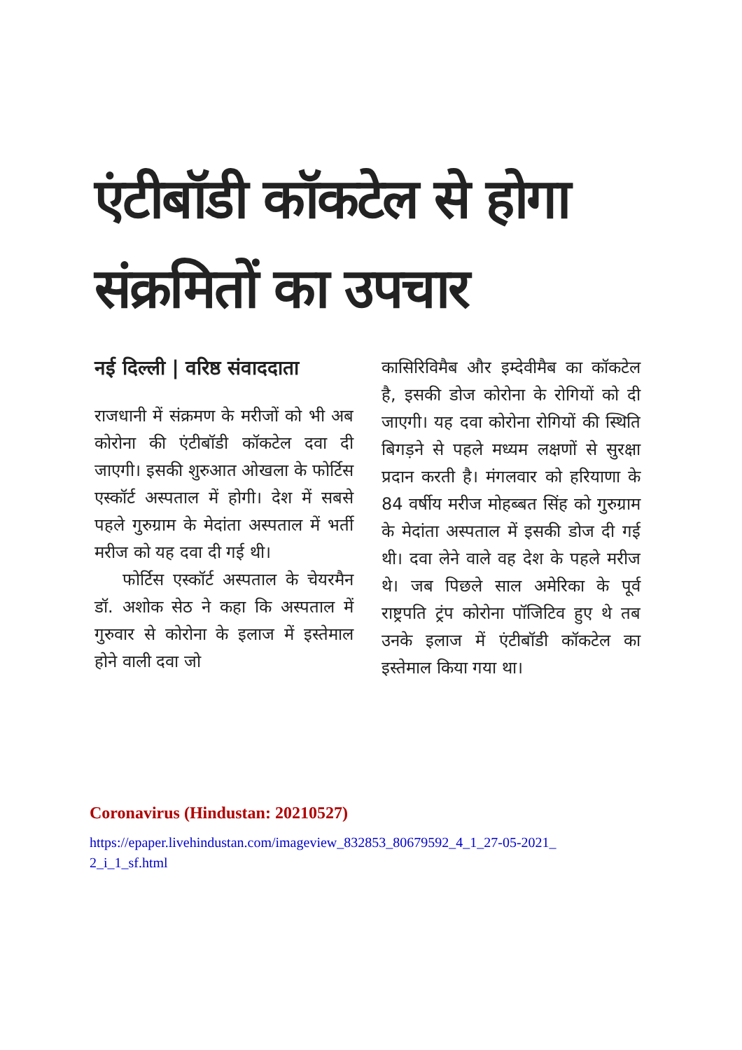एंटीबॉडी कॉकटेल से होगा संक्रमितों का उपचार
नई दिल्ली | वरिष्ठ संवाददाता
राजधानी में संक्रमण के मरीजों को भी अब कोरोना की एंटीबॉडी कॉकटेल दवा दी जाएगी। इसकी शुरुआत ओखला के फोर्टिस एस्कॉर्ट अस्पताल में होगी। देश में सबसे पहले गुरुग्राम के मेदांता अस्पताल में भर्ती मरीज को यह दवा दी गई थी।
फोर्टिस एस्कॉर्ट अस्पताल के चेयरमैन डॉ. अशोक सेठ ने कहा कि अस्पताल में गुरुवार से कोरोना के इलाज में इस्तेमाल होने वाली दवा जो
कासिरिविमैब और इम्देवीमैब का कॉकटेल है, इसकी डोज कोरोना के रोगियों को दी जाएगी। यह दवा कोरोना रोगियों की स्थिति बिगड़ने से पहले मध्यम लक्षणों से सुरक्षा प्रदान करती है। मंगलवार को हरियाणा के 84 वर्षीय मरीज मोहब्बत सिंह को गुरुग्राम के मेदांता अस्पताल में इसकी डोज दी गई थी। दवा लेने वाले वह देश के पहले मरीज थे। जब पिछले साल अमेरिका के पूर्व राष्ट्रपति ट्रंप कोरोना पॉजिटिव हुए थे तब उनके इलाज में एंटीबॉडी कॉकटेल का इस्तेमाल किया गया था।
Coronavirus (Hindustan: 20210527)
https://epaper.livehindustan.com/imageview_832853_80679592_4_1_27-05-2021_2_i_1_sf.html